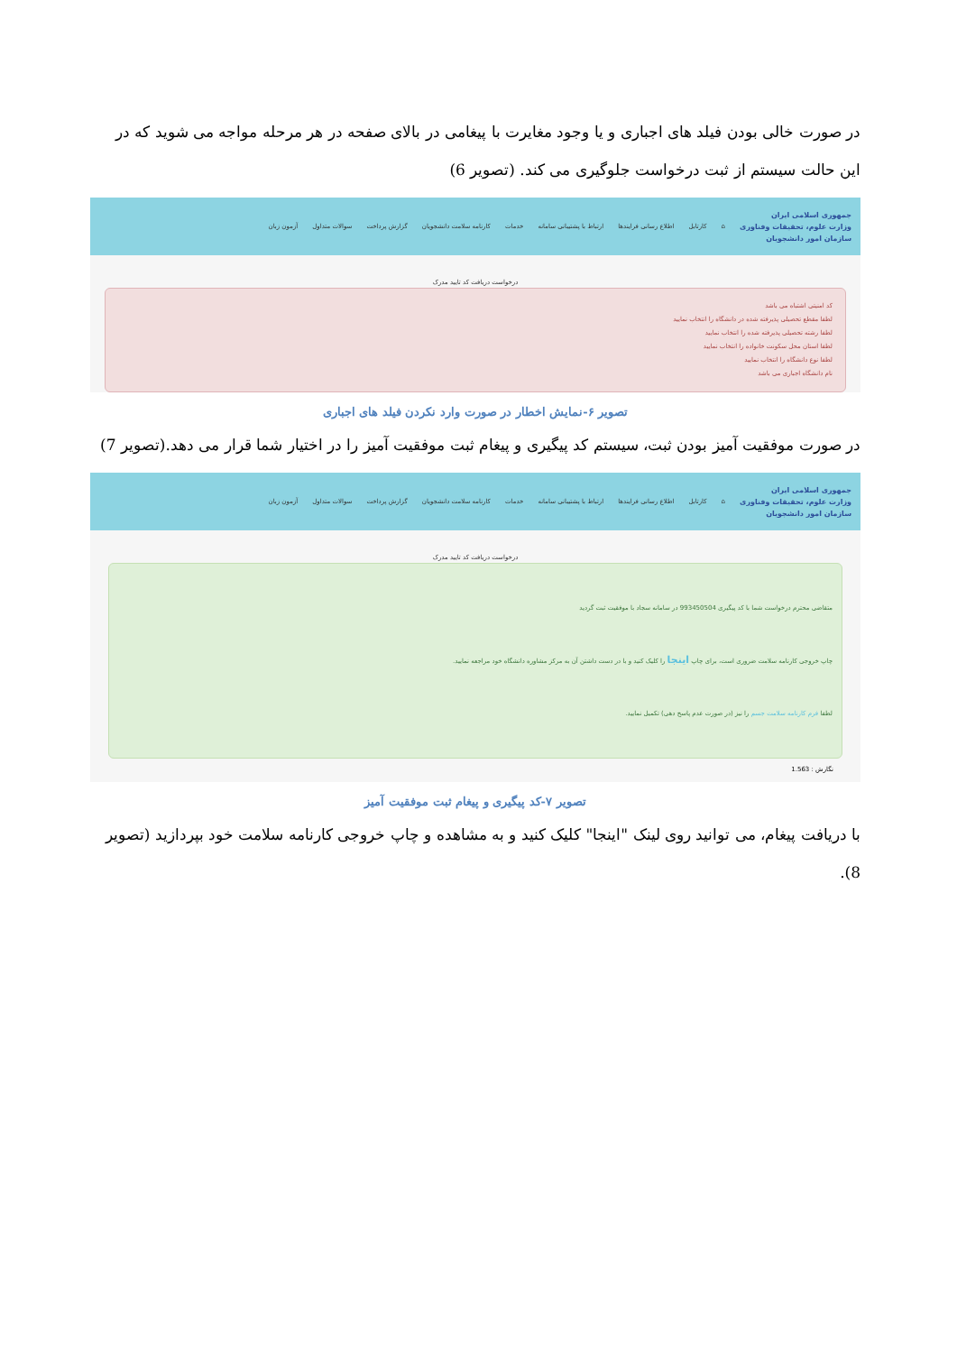در صورت خالی بودن فیلد های اجباری و یا وجود مغایرت با پیغامی در بالای صفحه در هر مرحله مواجه می شوید که در این حالت سیستم از ثبت درخواست جلوگیری می کند. (تصویر 6)
جمهوری اسلامی ایران
وزارت علوم، تحقیقات وفناوری
سازمان امور دانشجویان
⌂ کارتابل اطلاع رسانی فرایندها ارتباط با پشتیبانی سامانه خدمات کارنامه سلامت دانشجویان گزارش پرداخت سوالات متداول آزمون زبان
درخواست دریافت کد تایید مدرک
کد امنیتی اشتباه می باشد
لطفا مقطع تحصیلی پذیرفته شده در دانشگاه را انتخاب نمایید
لطفا رشته تحصیلی پذیرفته شده را انتخاب نمایید
لطفا استان محل سکونت خانواده را انتخاب نمایید
لطفا نوع دانشگاه را انتخاب نمایید
نام دانشگاه اجباری می باشد
تصویر ۶-نمایش اخطار در صورت وارد نکردن فیلد های اجباری
در صورت موفقیت آمیز بودن ثبت، سیستم کد پیگیری و پیغام ثبت موفقیت آمیز را در اختیار شما قرار می دهد.(تصویر 7)
جمهوری اسلامی ایران
وزارت علوم، تحقیقات وفناوری
سازمان امور دانشجویان
⌂ کارتابل اطلاع رسانی فرایندها ارتباط با پشتیبانی سامانه خدمات کارنامه سلامت دانشجویان گزارش پرداخت سوالات متداول آزمون زبان
درخواست دریافت کد تایید مدرک
متقاضی محترم درخواست شما با کد پیگیری 993450504 در سامانه سجاد با موفقیت ثبت گردید
چاپ خروجی کارنامه سلامت ضروری است، برای چاپ اینجا را کلیک کنید و با در دست داشتن آن به مرکز مشاوره دانشگاه خود مراجعه نمایید.
لطفا فرم کارنامه سلامت جسم را نیز (در صورت عدم پاسخ دهی) تکمیل نمایید.
نگارش : 1.563
تصویر ۷-کد پیگیری و پیغام ثبت موفقیت آمیز
با دریافت پیغام، می توانید روی لینک "اینجا" کلیک کنید و به مشاهده و چاپ خروجی کارنامه سلامت خود بپردازید (تصویر 8).